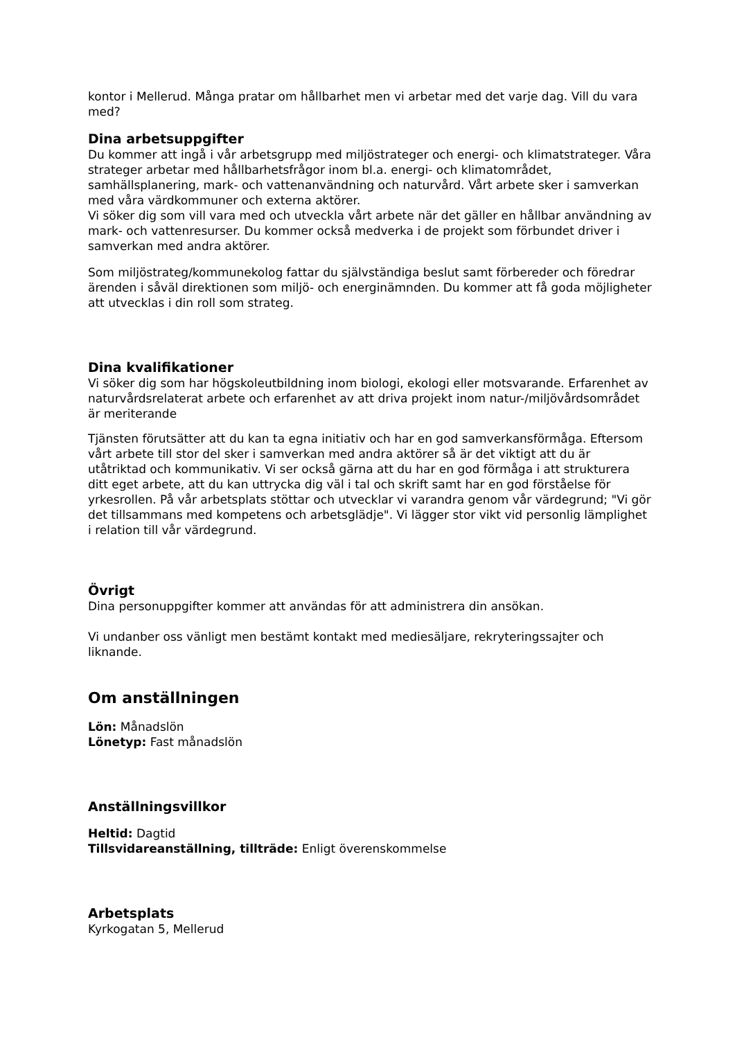kontor i Mellerud. Många pratar om hållbarhet men vi arbetar med det varje dag. Vill du vara med?
Dina arbetsuppgifter
Du kommer att ingå i vår arbetsgrupp med miljöstrateger och energi- och klimatstrateger. Våra strateger arbetar med hållbarhetsfrågor inom bl.a. energi- och klimatområdet, samhällsplanering, mark- och vattenanvändning och naturvård. Vårt arbete sker i samverkan med våra värdkommuner och externa aktörer.
Vi söker dig som vill vara med och utveckla vårt arbete när det gäller en hållbar användning av mark- och vattenresurser. Du kommer också medverka i de projekt som förbundet driver i samverkan med andra aktörer.
Som miljöstrateg/kommunekolog fattar du självständiga beslut samt förbereder och föredrar ärenden i såväl direktionen som miljö- och energinämnden. Du kommer att få goda möjligheter att utvecklas i din roll som strateg.
Dina kvalifikationer
Vi söker dig som har högskoleutbildning inom biologi, ekologi eller motsvarande. Erfarenhet av naturvårdsrelaterat arbete och erfarenhet av att driva projekt inom natur-/miljövårdsområdet är meriterande
Tjänsten förutsätter att du kan ta egna initiativ och har en god samverkansförmåga. Eftersom vårt arbete till stor del sker i samverkan med andra aktörer så är det viktigt att du är utåtriktad och kommunikativ. Vi ser också gärna att du har en god förmåga i att strukturera ditt eget arbete, att du kan uttrycka dig väl i tal och skrift samt har en god förståelse för yrkesrollen. På vår arbetsplats stöttar och utvecklar vi varandra genom vår värdegrund; "Vi gör det tillsammans med kompetens och arbetsglädje". Vi lägger stor vikt vid personlig lämplighet i relation till vår värdegrund.
Övrigt
Dina personuppgifter kommer att användas för att administrera din ansökan.
Vi undanber oss vänligt men bestämt kontakt med mediesäljare, rekryteringssajter och liknande.
Om anställningen
Lön: Månadslön
Lönetyp: Fast månadslön
Anställningsvillkor
Heltid: Dagtid
Tillsvidareanställning, tillträde: Enligt överenskommelse
Arbetsplats
Kyrkogatan 5, Mellerud